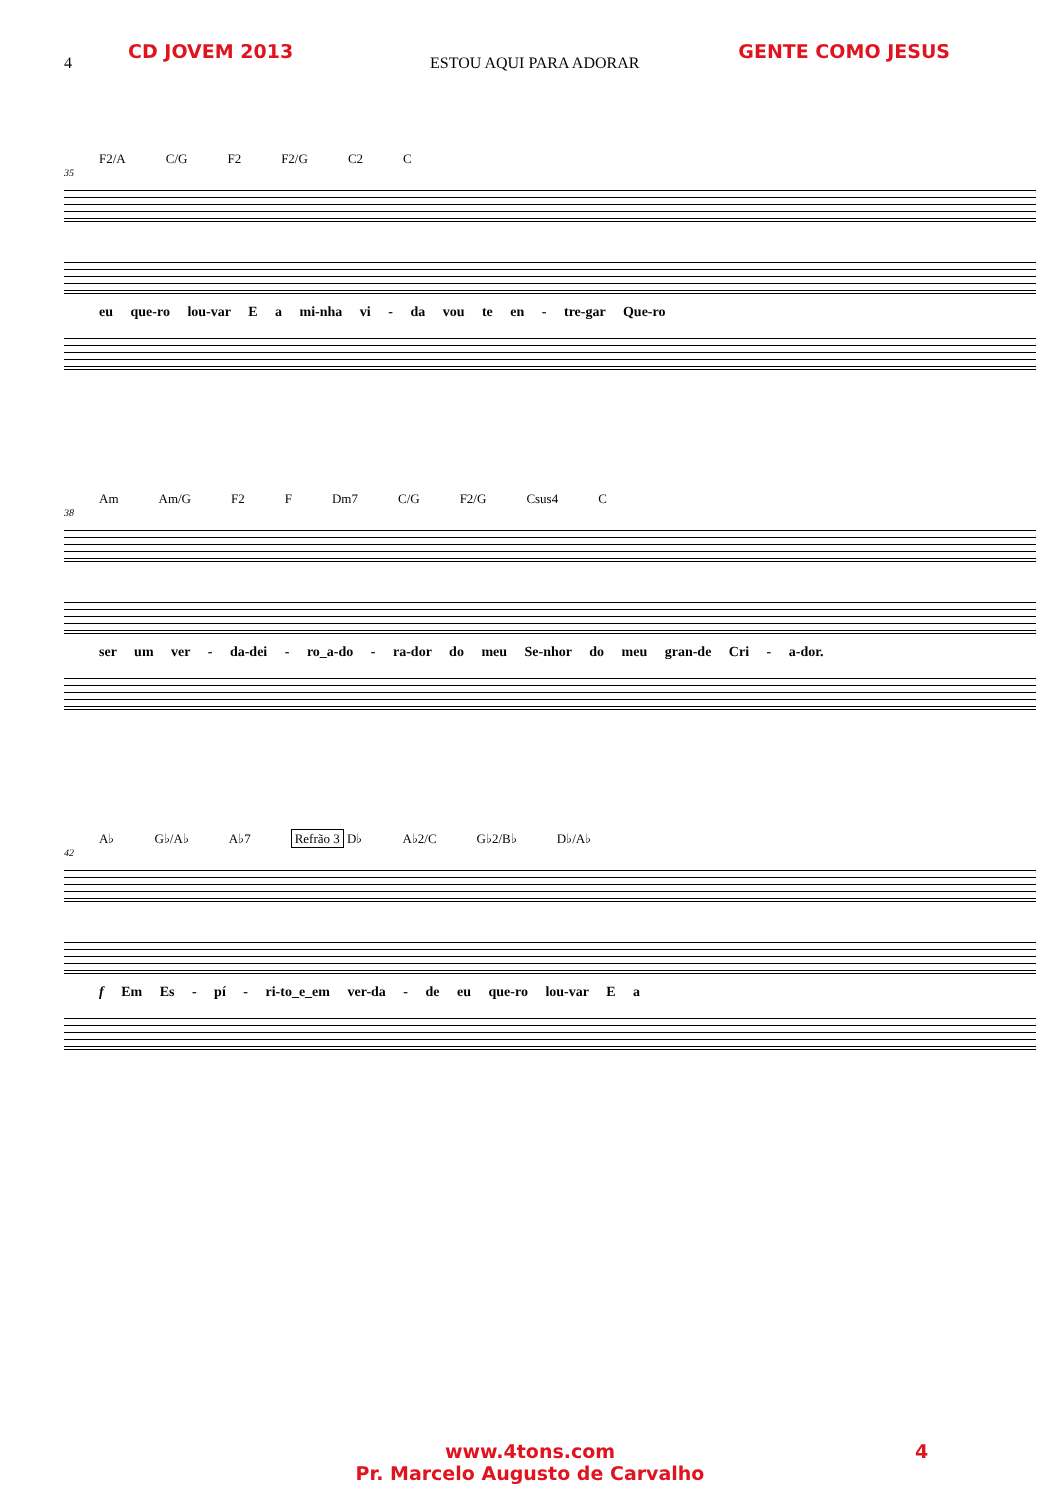CD JOVEM 2013 GENTE COMO JESUS
4 ESTOU AQUI PARA ADORAR
F2/A C/G F2 F2/G C2 C
35
eu que-ro lou-var E a mi-nha vi - da vou te en - tre-gar Que-ro
Am Am/G F2 F Dm7 C/G F2/G Csus4 C
38
ser um ver - da-dei - ro_a-do - ra-dor do meu Se-nhor do meu gran-de Cri - a-dor.
A♭ G♭/A♭ A♭7 Refrão 3 D♭ A♭2/C G♭2/B♭ D♭/A♭
42
f Em Es - pí - ri-to_e_em ver-da - de eu que-ro lou-var E a
www.4tons.com
Pr. Marcelo Augusto de Carvalho
4